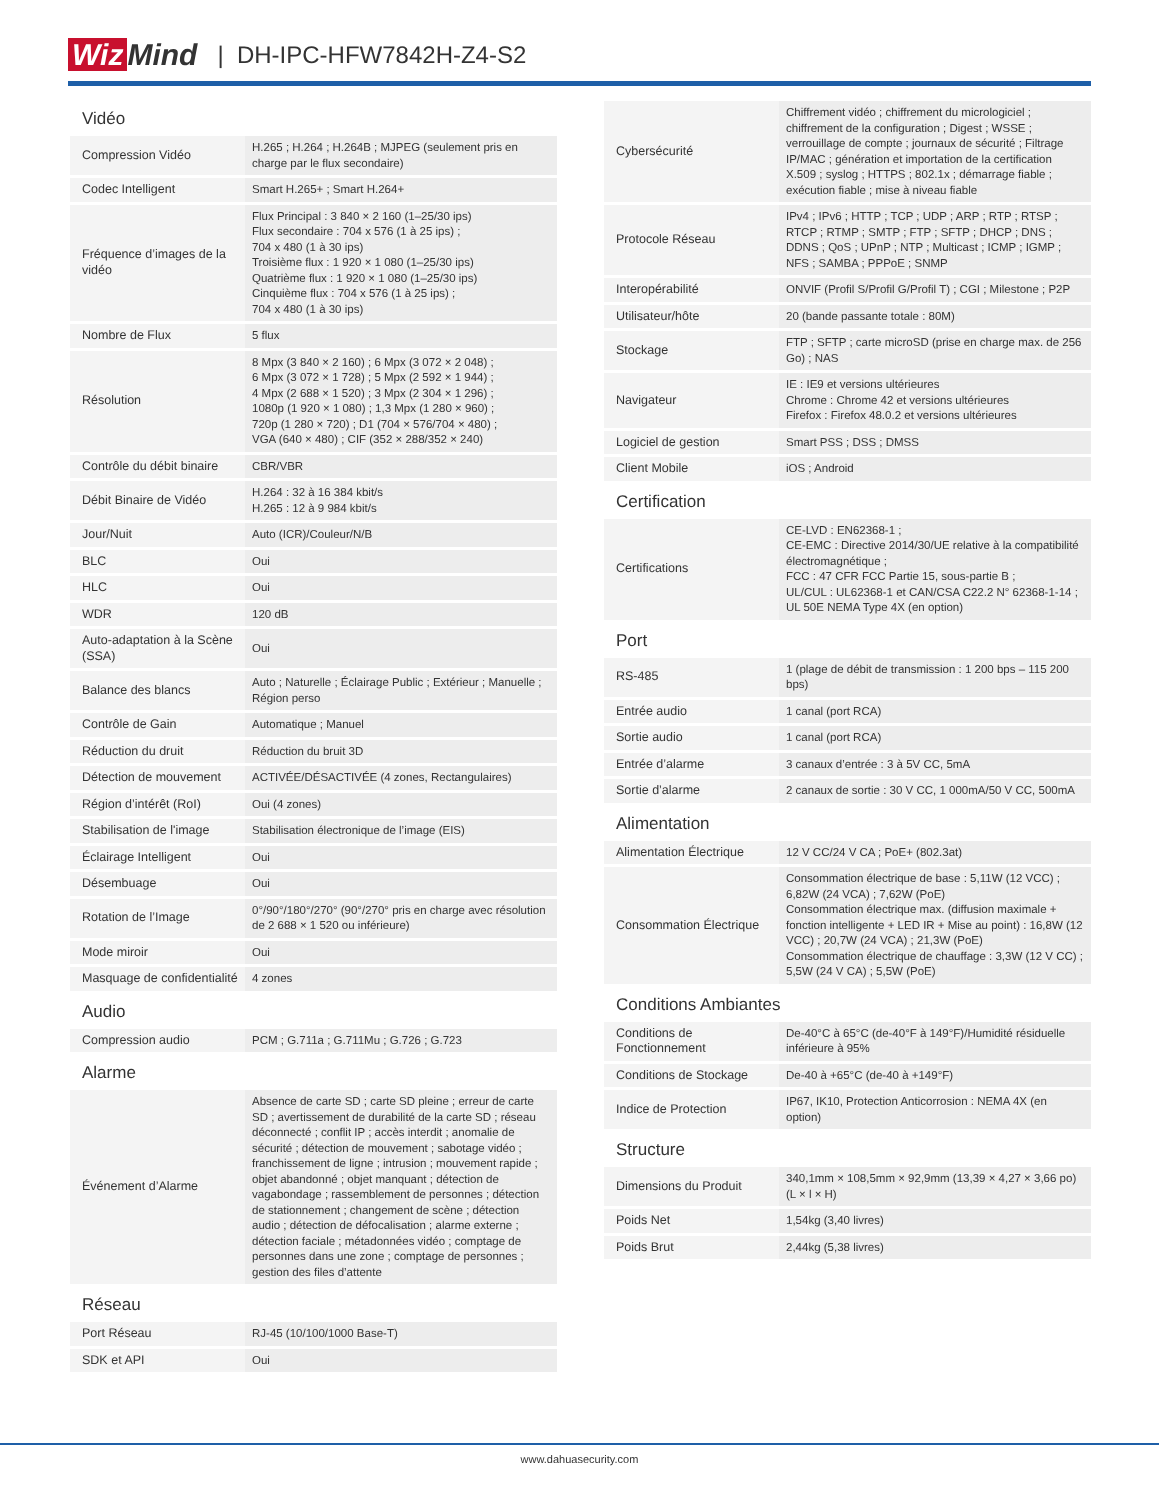Wiz Mind
| DH-IPC-HFW7842H-Z4-S2
| Vidéo | |
| --- | --- |
| Compression Vidéo | H.265 ; H.264 ; H.264B ; MJPEG (seulement pris en charge par le flux secondaire) |
| Codec Intelligent | Smart H.265+ ; Smart H.264+ |
| Fréquence d’images de la vidéo | Flux Principal : 3 840 × 2 160 (1–25/30 ips) Flux secondaire : 704 x 576 (1 à 25 ips) ; 704 x 480 (1 à 30 ips) Troisième flux : 1 920 × 1 080 (1–25/30 ips) Quatrième flux : 1 920 × 1 080 (1–25/30 ips) Cinquième flux : 704 x 576 (1 à 25 ips) ; 704 x 480 (1 à 30 ips) |
| Nombre de Flux | 5 flux |
| Résolution | 8 Mpx (3 840 × 2 160) ; 6 Mpx (3 072 × 2 048) ; 6 Mpx (3 072 × 1 728) ; 5 Mpx (2 592 × 1 944) ; 4 Mpx (2 688 × 1 520) ; 3 Mpx (2 304 × 1 296) ; 1080p (1 920 × 1 080) ; 1,3 Mpx (1 280 × 960) ; 720p (1 280 × 720) ; D1 (704 × 576/704 × 480) ; VGA (640 × 480) ; CIF (352 × 288/352 × 240) |
| Contrôle du débit binaire | CBR/VBR |
| Débit Binaire de Vidéo | H.264 : 32 à 16 384 kbit/s H.265 : 12 à 9 984 kbit/s |
| Jour/Nuit | Auto (ICR)/Couleur/N/B |
| BLC | Oui |
| HLC | Oui |
| WDR | 120 dB |
| Auto-adaptation à la Scène (SSA) | Oui |
| Balance des blancs | Auto ; Naturelle ; Éclairage Public ; Extérieur ; Manuelle ; Région perso |
| Contrôle de Gain | Automatique ; Manuel |
| Réduction du druit | Réduction du bruit 3D |
| Détection de mouvement | ACTIVÉE/DÉSACTIVÉE (4 zones, Rectangulaires) |
| Région d’intérêt (RoI) | Oui (4 zones) |
| Stabilisation de l'image | Stabilisation électronique de l’image (EIS) |
| Éclairage Intelligent | Oui |
| Désembuage | Oui |
| Rotation de l’Image | 0°/90°/180°/270° (90°/270° pris en charge avec résolution de 2 688 × 1 520 ou inférieure) |
| Mode miroir | Oui |
| Masquage de confidentialité | 4 zones |
| Audio | |
| Compression audio | PCM ; G.711a ; G.711Mu ; G.726 ; G.723 |
| Alarme | |
| Événement d’Alarme | Absence de carte SD ; carte SD pleine ; erreur de carte SD ; avertissement de durabilité de la carte SD ; réseau déconnecté ; conflit IP ; accès interdit ; anomalie de sécurité ; détection de mouvement ; sabotage vidéo ; franchissement de ligne ; intrusion ; mouvement rapide ; objet abandonné ; objet manquant ; détection de vagabondage ; rassemblement de personnes ; détection de stationnement ; changement de scène ; détection audio ; détection de défocalisation ; alarme externe ; détection faciale ; métadonnées vidéo ; comptage de personnes dans une zone ; comptage de personnes ; gestion des files d’attente |
| Réseau | |
| Port Réseau | RJ-45 (10/100/1000 Base-T) |
| SDK et API | Oui |
| Cybersécurité | Chiffrement vidéo ; chiffrement du micrologiciel ; chiffrement de la configuration ; Digest ; WSSE ; verrouillage de compte ; journaux de sécurité ; Filtrage IP/MAC ; génération et importation de la certification X.509 ; syslog ; HTTPS ; 802.1x ; démarrage fiable ; exécution fiable ; mise à niveau fiable |
| Protocole Réseau | IPv4 ; IPv6 ; HTTP ; TCP ; UDP ; ARP ; RTP ; RTSP ; RTCP ; RTMP ; SMTP ; FTP ; SFTP ; DHCP ; DNS ; DDNS ; QoS ; UPnP ; NTP ; Multicast ; ICMP ; IGMP ; NFS ; SAMBA ; PPPoE ; SNMP |
| Interopérabilité | ONVIF (Profil S/Profil G/Profil T) ; CGI ; Milestone ; P2P |
| Utilisateur/hôte | 20 (bande passante totale : 80M) |
| Stockage | FTP ; SFTP ; carte microSD (prise en charge max. de 256 Go) ; NAS |
| Navigateur | IE : IE9 et versions ultérieures Chrome : Chrome 42 et versions ultérieures Firefox : Firefox 48.0.2 et versions ultérieures |
| Logiciel de gestion | Smart PSS ; DSS ; DMSS |
| Client Mobile | iOS ; Android |
| Certification | |
| Certifications | CE-LVD : EN62368-1 ; CE-EMC : Directive 2014/30/UE relative à la compatibilité électromagnétique ; FCC : 47 CFR FCC Partie 15, sous-partie B ; UL/CUL : UL62368-1 et CAN/CSA C22.2 N° 62368-1-14 ; UL 50E NEMA Type 4X (en option) |
| Port | |
| RS-485 | 1 (plage de débit de transmission : 1 200 bps – 115 200 bps) |
| Entrée audio | 1 canal (port RCA) |
| Sortie audio | 1 canal (port RCA) |
| Entrée d’alarme | 3 canaux d’entrée : 3 à 5V CC, 5mA |
| Sortie d’alarme | 2 canaux de sortie : 30 V CC, 1 000mA/50 V CC, 500mA |
| Alimentation | |
| Alimentation Électrique | 12 V CC/24 V CA ; PoE+ (802.3at) |
| Consommation Électrique | Consommation électrique de base : 5,11W (12 VCC) ; 6,82W (24 VCA) ; 7,62W (PoE) Consommation électrique max. (diffusion maximale + fonction intelligente + LED IR + Mise au point) : 16,8W (12 VCC) ; 20,7W (24 VCA) ; 21,3W (PoE) Consommation électrique de chauffage : 3,3W (12 V CC) ; 5,5W (24 V CA) ; 5,5W (PoE) |
| Conditions Ambiantes | |
| Conditions de Fonctionnement | De-40°C à 65°C (de-40°F à 149°F)/Humidité résiduelle inférieure à 95% |
| Conditions de Stockage | De-40 à +65°C (de-40 à +149°F) |
| Indice de Protection | IP67, IK10, Protection Anticorrosion : NEMA 4X (en option) |
| Structure | |
| Dimensions du Produit | 340,1mm × 108,5mm × 92,9mm (13,39 × 4,27 × 3,66 po) (L × l × H) |
| Poids Net | 1,54kg (3,40 livres) |
| Poids Brut | 2,44kg (5,38 livres) |
www.dahuasecurity.com